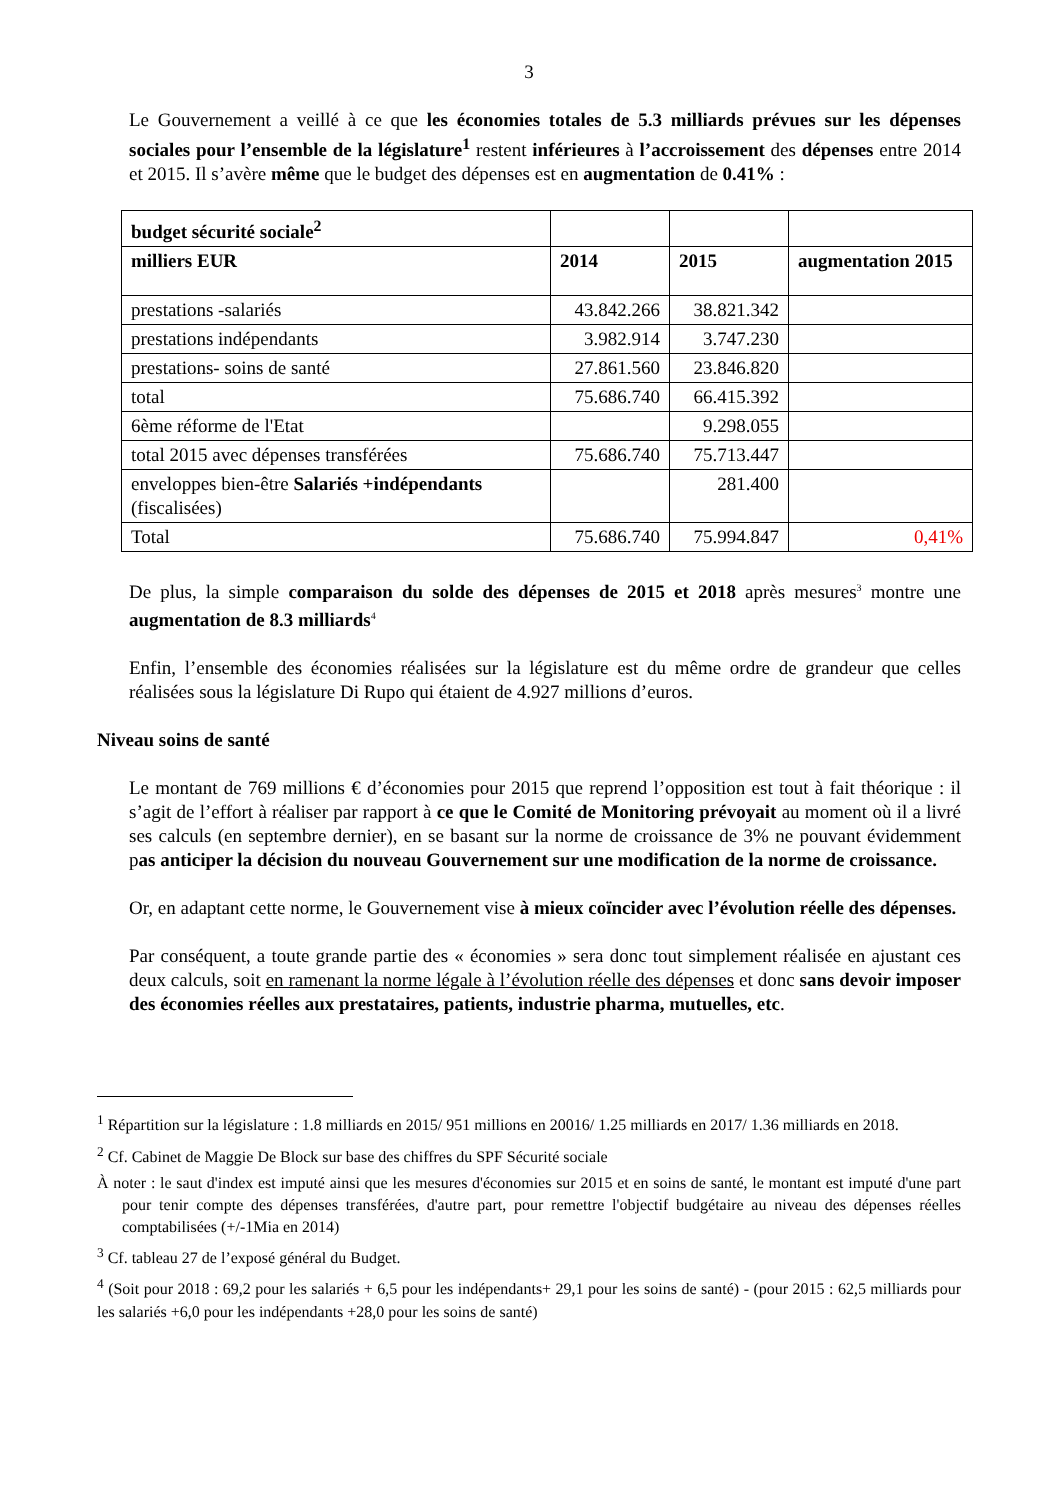3
Le Gouvernement a veillé à ce que les économies totales de 5.3 milliards prévues sur les dépenses sociales pour l’ensemble de la législature<sup>1</sup> restent inférieures à l’accroissement des dépenses entre 2014 et 2015. Il s’avère même que le budget des dépenses est en augmentation de 0.41% :
| budget sécurité sociale<sup>2</sup> | | | |
| milliers EUR | 2014 | 2015 | augmentation 2015 |
| prestations -salariés | 43.842.266 | 38.821.342 | |
| prestations indépendants | 3.982.914 | 3.747.230 | |
| prestations- soins de santé | 27.861.560 | 23.846.820 | |
| total | 75.686.740 | 66.415.392 | |
| 6ème réforme de l'Etat | | 9.298.055 | |
| total 2015 avec dépenses transférées | 75.686.740 | 75.713.447 | |
| enveloppes bien-être Salariés +indépendants (fiscalisées) | | 281.400 | |
| Total | 75.686.740 | 75.994.847 | 0,41% |
De plus, la simple comparaison du solde des dépenses de 2015 et 2018 après mesures<sup>3</sup> montre une augmentation de 8.3 milliards<sup>4</sup>
Enfin, l’ensemble des économies réalisées sur la législature est du même ordre de grandeur que celles réalisées sous la législature Di Rupo qui étaient de 4.927 millions d’euros.
Niveau soins de santé
Le montant de 769 millions € d’économies pour 2015 que reprend l’opposition est tout à fait théorique : il s’agit de l’effort à réaliser par rapport à ce que le Comité de Monitoring prévoyait au moment où il a livré ses calculs (en septembre dernier), en se basant sur la norme de croissance de 3% ne pouvant évidemment pas anticiper la décision du nouveau Gouvernement sur une modification de la norme de croissance.
Or, en adaptant cette norme, le Gouvernement vise à mieux coïncider avec l’évolution réelle des dépenses.
Par conséquent, a toute grande partie des « économies » sera donc tout simplement réalisée en ajustant ces deux calculs, soit en ramenant la norme légale à l’évolution réelle des dépenses et donc sans devoir imposer des économies réelles aux prestataires, patients, industrie pharma, mutuelles, etc.
<sup>1</sup> Répartition sur la législature : 1.8 milliards en 2015/ 951 millions en 20016/ 1.25 milliards en 2017/ 1.36 milliards en 2018.
<sup>2</sup> Cf. Cabinet de Maggie De Block sur base des chiffres du SPF Sécurité sociale
À noter : le saut d'index est imputé ainsi que les mesures d'économies sur 2015 et en soins de santé, le montant est imputé d'une part pour tenir compte des dépenses transférées, d'autre part, pour remettre l'objectif budgétaire au niveau des dépenses réelles comptabilisées (+/-1Mia en 2014)
<sup>3</sup> Cf. tableau 27 de l’exposé général du Budget.
<sup>4</sup> (Soit pour 2018 : 69,2 pour les salariés + 6,5 pour les indépendants+ 29,1 pour les soins de santé) - (pour 2015 : 62,5 milliards pour les salariés +6,0 pour les indépendants +28,0 pour les soins de santé)